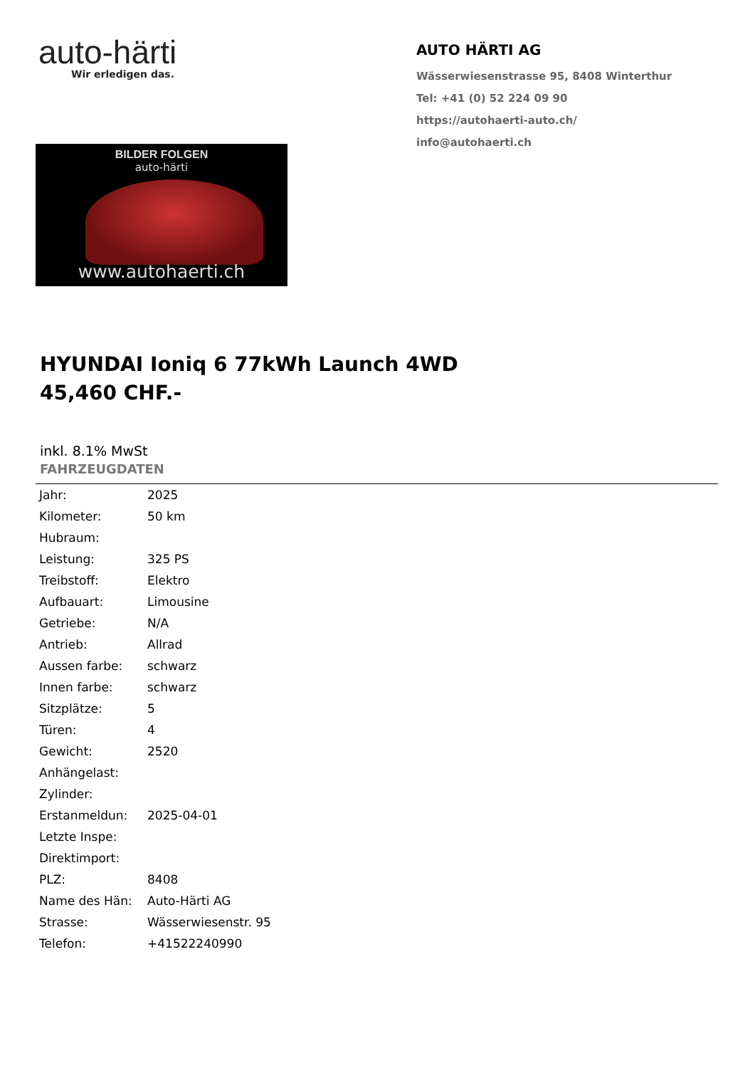auto-härti
Wir erledigen das.
BILDER FOLGEN
auto-härti
www.autohaerti.ch
AUTO HÄRTI AG
Wässerwiesenstrasse 95, 8408 Winterthur
Tel: +41 (0) 52 224 09 90
https://autohaerti-auto.ch/
info@autohaerti.ch
HYUNDAI Ioniq 6 77kWh Launch 4WD
45,460 CHF.-
inkl. 8.1% MwSt
FAHRZEUGDATEN
| Jahr: | 2025 |
| Kilometer: | 50 km |
| Hubraum: | |
| Leistung: | 325 PS |
| Treibstoff: | Elektro |
| Aufbauart: | Limousine |
| Getriebe: | N/A |
| Antrieb: | Allrad |
| Aussen farbe: | schwarz |
| Innen farbe: | schwarz |
| Sitzplätze: | 5 |
| Türen: | 4 |
| Gewicht: | 2520 |
| Anhängelast: | |
| Zylinder: | |
| Erstanmeldun: | 2025-04-01 |
| Letzte Inspe: | |
| Direktimport: | |
| PLZ: | 8408 |
| Name des Hän: | Auto-Härti AG |
| Strasse: | Wässerwiesenstr. 95 |
| Telefon: | +41522240990 |